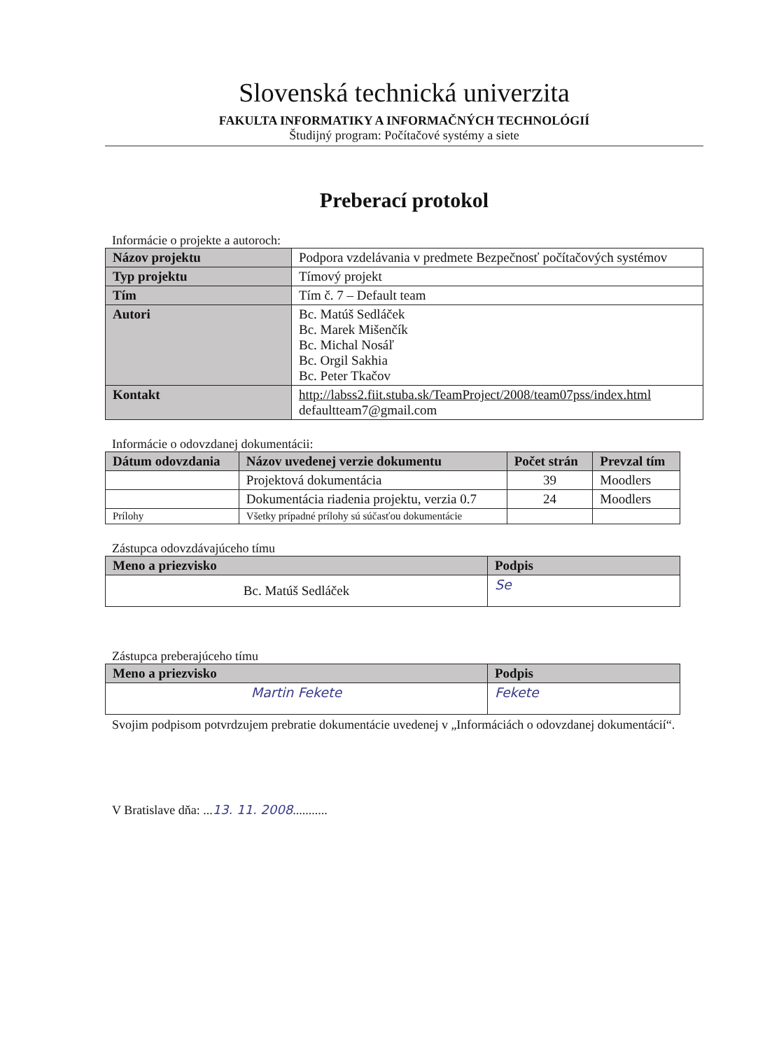Slovenská technická univerzita
FAKULTA INFORMATIKY A INFORMAČNÝCH TECHNOLÓGIÍ
Študijný program: Počítačové systémy a siete
Preberací protokol
Informácie o projekte a autoroch:
| Názov projektu | Podpora vzdelávania v predmete Bezpečnosť počítačových systémov |
| Typ projektu | Tímový projekt |
| Tím | Tím č. 7 – Default team |
| Autori | Bc. Matúš Sedláček Bc. Marek Mišenčík Bc. Michal Nosáľ Bc. Orgil Sakhia Bc. Peter Tkačov |
| Kontakt | http://labss2.fiit.stuba.sk/TeamProject/2008/team07pss/index.html defaultteam7@gmail.com |
Informácie o odovzdanej dokumentácii:
| Dátum odovzdania | Názov uvedenej verzie dokumentu | Počet strán | Prevzal tím |
| --- | --- | --- | --- |
| | Projektová dokumentácia | 39 | Moodlers |
| | Dokumentácia riadenia projektu, verzia 0.7 | 24 | Moodlers |
| Prílohy | Všetky prípadné prílohy sú súčasťou dokumentácie | | |
Zástupca odovzdávajúceho tímu
| Meno a priezvisko | Podpis |
| --- | --- |
| Bc. Matúš Sedláček | Se |
Zástupca preberajúceho tímu
| Meno a priezvisko | Podpis |
| --- | --- |
| Martin Fekete | Fekete |
Svojim podpisom potvrdzujem prebratie dokumentácie uvedenej v „Informáciách o odovzdanej dokumentácií“.
V Bratislave dňa: ...13. 11. 2008...........